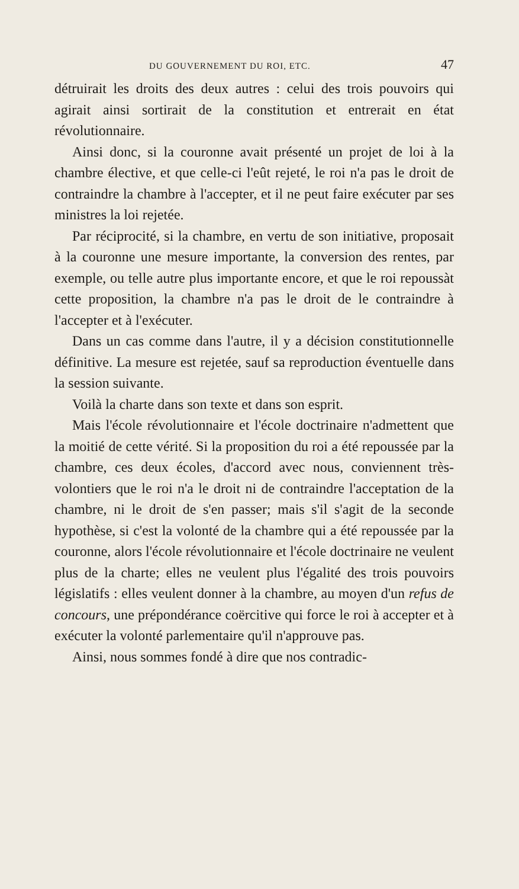DU GOUVERNEMENT DU ROI, ETC. 47
détruirait les droits des deux autres : celui des trois pouvoirs qui agirait ainsi sortirait de la constitution et entrerait en état révolutionnaire.
Ainsi donc, si la couronne avait présenté un projet de loi à la chambre élective, et que celle-ci l'eût rejeté, le roi n'a pas le droit de contraindre la chambre à l'accepter, et il ne peut faire exécuter par ses ministres la loi rejetée.
Par réciprocité, si la chambre, en vertu de son initiative, proposait à la couronne une mesure importante, la conversion des rentes, par exemple, ou telle autre plus importante encore, et que le roi repoussàt cette proposition, la chambre n'a pas le droit de le contraindre à l'accepter et à l'exécuter.
Dans un cas comme dans l'autre, il y a décision constitutionnelle définitive. La mesure est rejetée, sauf sa reproduction éventuelle dans la session suivante.
Voilà la charte dans son texte et dans son esprit.
Mais l'école révolutionnaire et l'école doctrinaire n'admettent que la moitié de cette vérité. Si la proposition du roi a été repoussée par la chambre, ces deux écoles, d'accord avec nous, conviennent très-volontiers que le roi n'a le droit ni de contraindre l'acceptation de la chambre, ni le droit de s'en passer; mais s'il s'agit de la seconde hypothèse, si c'est la volonté de la chambre qui a été repoussée par la couronne, alors l'école révolutionnaire et l'école doctrinaire ne veulent plus de la charte; elles ne veulent plus l'égalité des trois pouvoirs législatifs : elles veulent donner à la chambre, au moyen d'un refus de concours, une prépondérance coërcitive qui force le roi à accepter et à exécuter la volonté parlementaire qu'il n'approuve pas.
Ainsi, nous sommes fondé à dire que nos contradic-